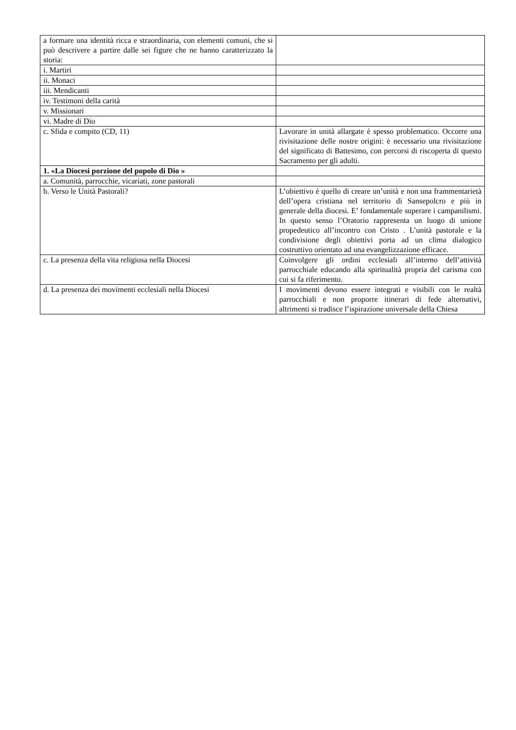| a formare una identità ricca e straordinaria, con elementi comuni, che si può descrivere a partire dalle sei figure che ne hanno caratterizzato la storia: | |
| i. Martiri | |
| ii. Monaci | |
| iii. Mendicanti | |
| iv. Testimoni della carità | |
| v. Missionari | |
| vi. Madre di Dio | |
| c. Sfida e compito (CD, 11) | Lavorare in unità allargate è spesso problematico. Occorre una rivisitazione delle nostre origini: è necessario una rivisitazione del significato di Battesimo, con percorsi di riscoperta di questo Sacramento per gli adulti. |
| 1. «La Diocesi porzione del popolo di Dio » | |
| a. Comunità, parrocchie, vicariati, zone pastorali | |
| b. Verso le Unità Pastorali? | L’obiettivo è quello di creare un’unità e non una frammentarietà dell’opera cristiana nel territorio di Sansepolcro e più in generale della diocesi. E’ fondamentale superare i campanilismi. In questo senso l’Oratorio rappresenta un luogo di unione propedeutico all’incontro con Cristo . L’unità pastorale e la condivisione degli obiettivi porta ad un clima dialogico costruttivo orientato ad una evangelizzazione efficace. |
| c. La presenza della vita religiosa nella Diocesi | Coinvolgere gli ordini ecclesiali all’interno dell’attività parrocchiale educando alla spiritualità propria del carisma con cui si fa riferimento. |
| d. La presenza dei movimenti ecclesiali nella Diocesi | I movimenti devono essere integrati e visibili con le realtà parrocchiali e non proporre itinerari di fede alternativi, altrimenti si tradisce l’ispirazione universale della Chiesa |